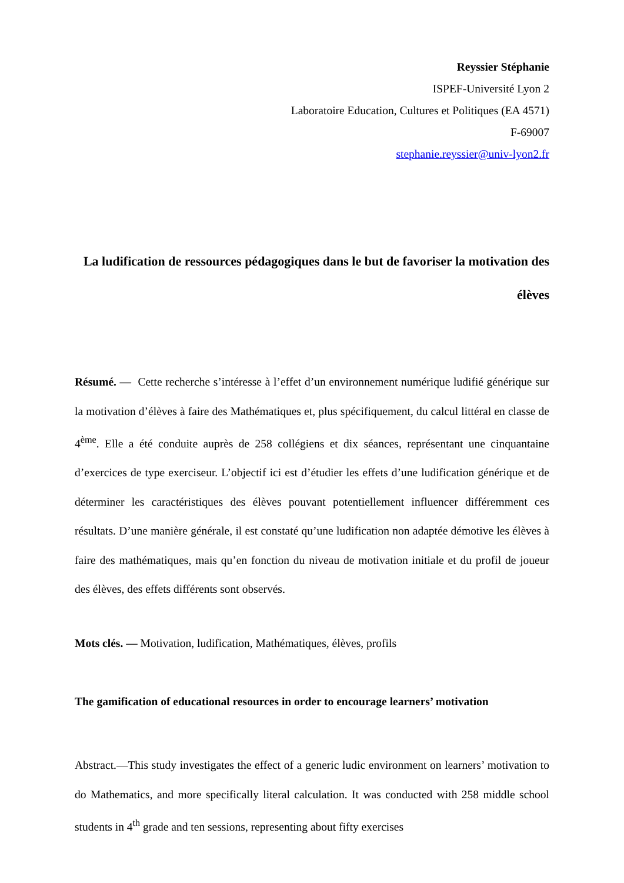Reyssier Stéphanie
ISPEF-Université Lyon 2
Laboratoire Education, Cultures et Politiques (EA 4571)
F-69007
stephanie.reyssier@univ-lyon2.fr
La ludification de ressources pédagogiques dans le but de favoriser la motivation des élèves
Résumé. — Cette recherche s’intéresse à l’effet d’un environnement numérique ludifié générique sur la motivation d’élèves à faire des Mathématiques et, plus spécifiquement, du calcul littéral en classe de 4<sup>ème</sup>. Elle a été conduite auprès de 258 collégiens et dix séances, représentant une cinquantaine d’exercices de type exerciseur. L’objectif ici est d’étudier les effets d’une ludification générique et de déterminer les caractéristiques des élèves pouvant potentiellement influencer différemment ces résultats. D’une manière générale, il est constaté qu’une ludification non adaptée démotive les élèves à faire des mathématiques, mais qu’en fonction du niveau de motivation initiale et du profil de joueur des élèves, des effets différents sont observés.
Mots clés. — Motivation, ludification, Mathématiques, élèves, profils
The gamification of educational resources in order to encourage learners’ motivation
Abstract.—This study investigates the effect of a generic ludic environment on learners’ motivation to do Mathematics, and more specifically literal calculation. It was conducted with 258 middle school students in 4<sup>th</sup> grade and ten sessions, representing about fifty exercises